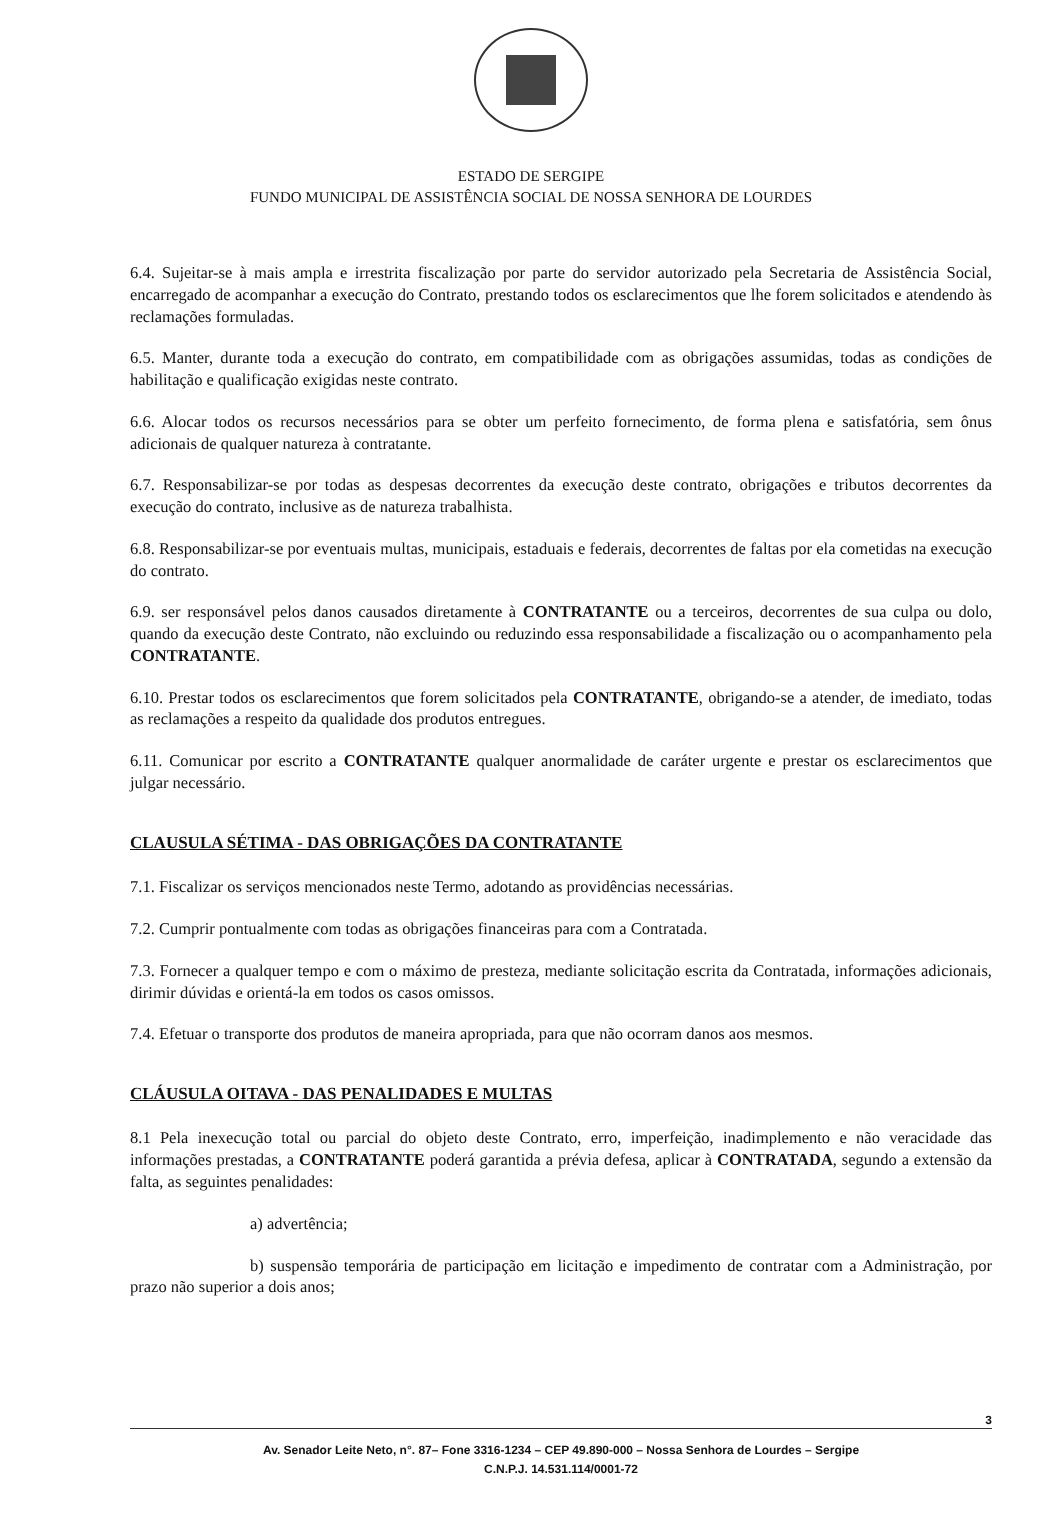ESTADO DE SERGIPE
FUNDO MUNICIPAL DE ASSISTÊNCIA SOCIAL DE NOSSA SENHORA DE LOURDES
6.4. Sujeitar-se à mais ampla e irrestrita fiscalização por parte do servidor autorizado pela Secretaria de Assistência Social, encarregado de acompanhar a execução do Contrato, prestando todos os esclarecimentos que lhe forem solicitados e atendendo às reclamações formuladas.
6.5. Manter, durante toda a execução do contrato, em compatibilidade com as obrigações assumidas, todas as condições de habilitação e qualificação exigidas neste contrato.
6.6. Alocar todos os recursos necessários para se obter um perfeito fornecimento, de forma plena e satisfatória, sem ônus adicionais de qualquer natureza à contratante.
6.7. Responsabilizar-se por todas as despesas decorrentes da execução deste contrato, obrigações e tributos decorrentes da execução do contrato, inclusive as de natureza trabalhista.
6.8. Responsabilizar-se por eventuais multas, municipais, estaduais e federais, decorrentes de faltas por ela cometidas na execução do contrato.
6.9. ser responsável pelos danos causados diretamente à CONTRATANTE ou a terceiros, decorrentes de sua culpa ou dolo, quando da execução deste Contrato, não excluindo ou reduzindo essa responsabilidade a fiscalização ou o acompanhamento pela CONTRATANTE.
6.10. Prestar todos os esclarecimentos que forem solicitados pela CONTRATANTE, obrigando-se a atender, de imediato, todas as reclamações a respeito da qualidade dos produtos entregues.
6.11. Comunicar por escrito a CONTRATANTE qualquer anormalidade de caráter urgente e prestar os esclarecimentos que julgar necessário.
CLAUSULA SÉTIMA - DAS OBRIGAÇÕES DA CONTRATANTE
7.1. Fiscalizar os serviços mencionados neste Termo, adotando as providências necessárias.
7.2. Cumprir pontualmente com todas as obrigações financeiras para com a Contratada.
7.3. Fornecer a qualquer tempo e com o máximo de presteza, mediante solicitação escrita da Contratada, informações adicionais, dirimir dúvidas e orientá-la em todos os casos omissos.
7.4. Efetuar o transporte dos produtos de maneira apropriada, para que não ocorram danos aos mesmos.
CLÁUSULA OITAVA - DAS PENALIDADES E MULTAS
8.1 Pela inexecução total ou parcial do objeto deste Contrato, erro, imperfeição, inadimplemento e não veracidade das informações prestadas, a CONTRATANTE poderá garantida a prévia defesa, aplicar à CONTRATADA, segundo a extensão da falta, as seguintes penalidades:
a) advertência;
b) suspensão temporária de participação em licitação e impedimento de contratar com a Administração, por prazo não superior a dois anos;
3
Av. Senador Leite Neto, n°. 87– Fone 3316-1234 – CEP 49.890-000 – Nossa Senhora de Lourdes – Sergipe
C.N.P.J. 14.531.114/0001-72